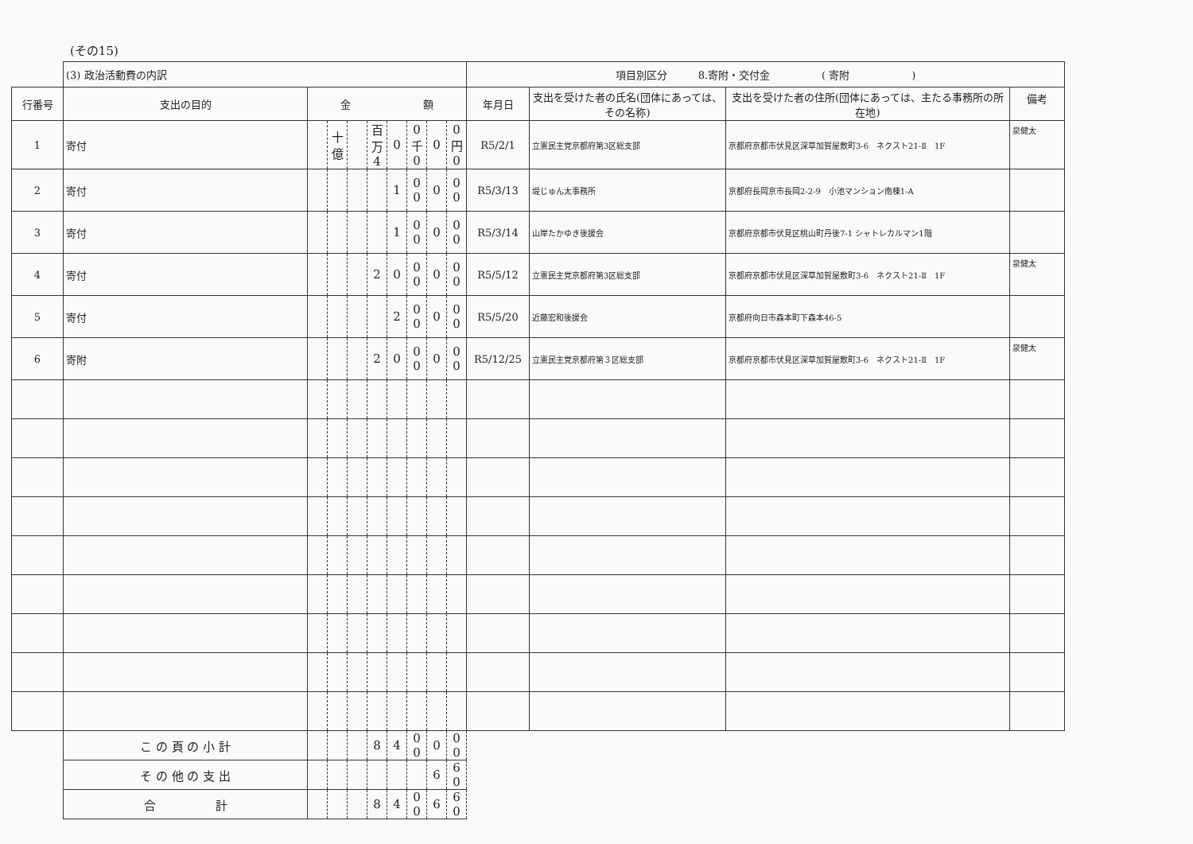(その15)
| | (3) 政治活動費の内訳 | | | | | | | | | 項目別区分 8.寄附・交付金 ( 寄附 ) | | | |
| 行番号 | 支出の目的 | 金 額 | | | | | | | | 年月日 | 支出を受けた者の氏名(団体にあっては、その名称) | 支出を受けた者の住所(団体にあっては、主たる事務所の所在地) | 備考 |
| 1 | 寄付 | | 十億 | | 百万 4 | 0 | 0 千 0 | 0 | 0 円 0 | R5/2/1 | 立憲民主党京都府第3区総支部 | 京都府京都市伏見区深草加賀屋敷町3-6 ネクスト21-Ⅱ 1F | 泉健太 |
| 2 | 寄付 | | | | | 1 | 0 0 | 0 | 0 0 | R5/3/13 | 堤じゅん太事務所 | 京都府長岡京市長岡2-2-9 小池マンション南棟1-A | |
| 3 | 寄付 | | | | | 1 | 0 0 | 0 | 0 0 | R5/3/14 | 山岸たかゆき後援会 | 京都府京都市伏見区桃山町丹後7-1 シャトレカルマン1階 | |
| 4 | 寄付 | | | | 2 | 0 | 0 0 | 0 | 0 0 | R5/5/12 | 立憲民主党京都府第3区総支部 | 京都府京都市伏見区深草加賀屋敷町3-6 ネクスト21-Ⅱ 1F | 泉健太 |
| 5 | 寄付 | | | | | 2 | 0 0 | 0 | 0 0 | R5/5/20 | 近藤宏和後援会 | 京都府向日市森本町下森本46-5 | |
| 6 | 寄附 | | | | 2 | 0 | 0 0 | 0 | 0 0 | R5/12/25 | 立憲民主党京都府第３区総支部 | 京都府京都市伏見区深草加賀屋敷町3-6 ネクスト21-Ⅱ 1F | 泉健太 |
| | こ の 頁 の 小 計 | | | | 8 | 4 | 0 0 | 0 | 0 0 | | | | |
| | そ の 他 の 支 出 | | | | | | | 6 | 6 0 | | | | |
| | 合 計 | | | | 8 | 4 | 0 0 | 6 | 6 0 | | | | |